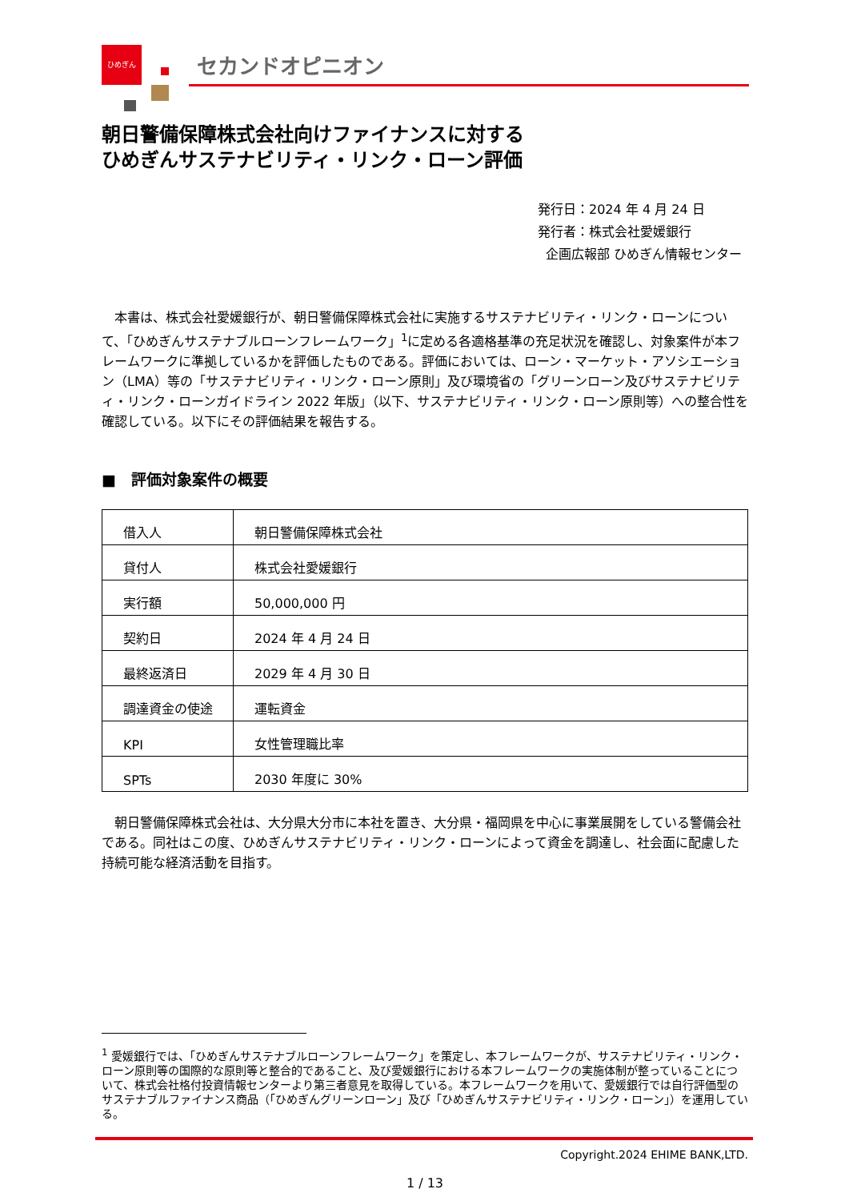ひめぎん
セカンドオピニオン
朝日警備保障株式会社向けファイナンスに対する
ひめぎんサステナビリティ・リンク・ローン評価
発行日：2024 年 4 月 24 日
発行者：株式会社愛媛銀行
企画広報部 ひめぎん情報センター
本書は、株式会社愛媛銀行が、朝日警備保障株式会社に実施するサステナビリティ・リンク・ローンについて、「ひめぎんサステナブルローンフレームワーク」<sup>1</sup>に定める各適格基準の充足状況を確認し、対象案件が本フレームワークに準拠しているかを評価したものである。評価においては、ローン・マーケット・アソシエーション（LMA）等の「サステナビリティ・リンク・ローン原則」及び環境省の「グリーンローン及びサステナビリティ・リンク・ローンガイドライン 2022 年版」（以下、サステナビリティ・リンク・ローン原則等）への整合性を確認している。以下にその評価結果を報告する。
■　評価対象案件の概要
| 借入人 | 朝日警備保障株式会社 |
| 貸付人 | 株式会社愛媛銀行 |
| 実行額 | 50,000,000 円 |
| 契約日 | 2024 年 4 月 24 日 |
| 最終返済日 | 2029 年 4 月 30 日 |
| 調達資金の使途 | 運転資金 |
| KPI | 女性管理職比率 |
| SPTs | 2030 年度に 30% |
朝日警備保障株式会社は、大分県大分市に本社を置き、大分県・福岡県を中心に事業展開をしている警備会社である。同社はこの度、ひめぎんサステナビリティ・リンク・ローンによって資金を調達し、社会面に配慮した持続可能な経済活動を目指す。
<sup>1</sup> 愛媛銀行では、「ひめぎんサステナブルローンフレームワーク」を策定し、本フレームワークが、サステナビリティ・リンク・ローン原則等の国際的な原則等と整合的であること、及び愛媛銀行における本フレームワークの実施体制が整っていることについて、株式会社格付投資情報センターより第三者意見を取得している。本フレームワークを用いて、愛媛銀行では自行評価型のサステナブルファイナンス商品（「ひめぎんグリーンローン」及び「ひめぎんサステナビリティ・リンク・ローン」）を運用している。
Copyright.2024 EHIME BANK,LTD.
1 / 13